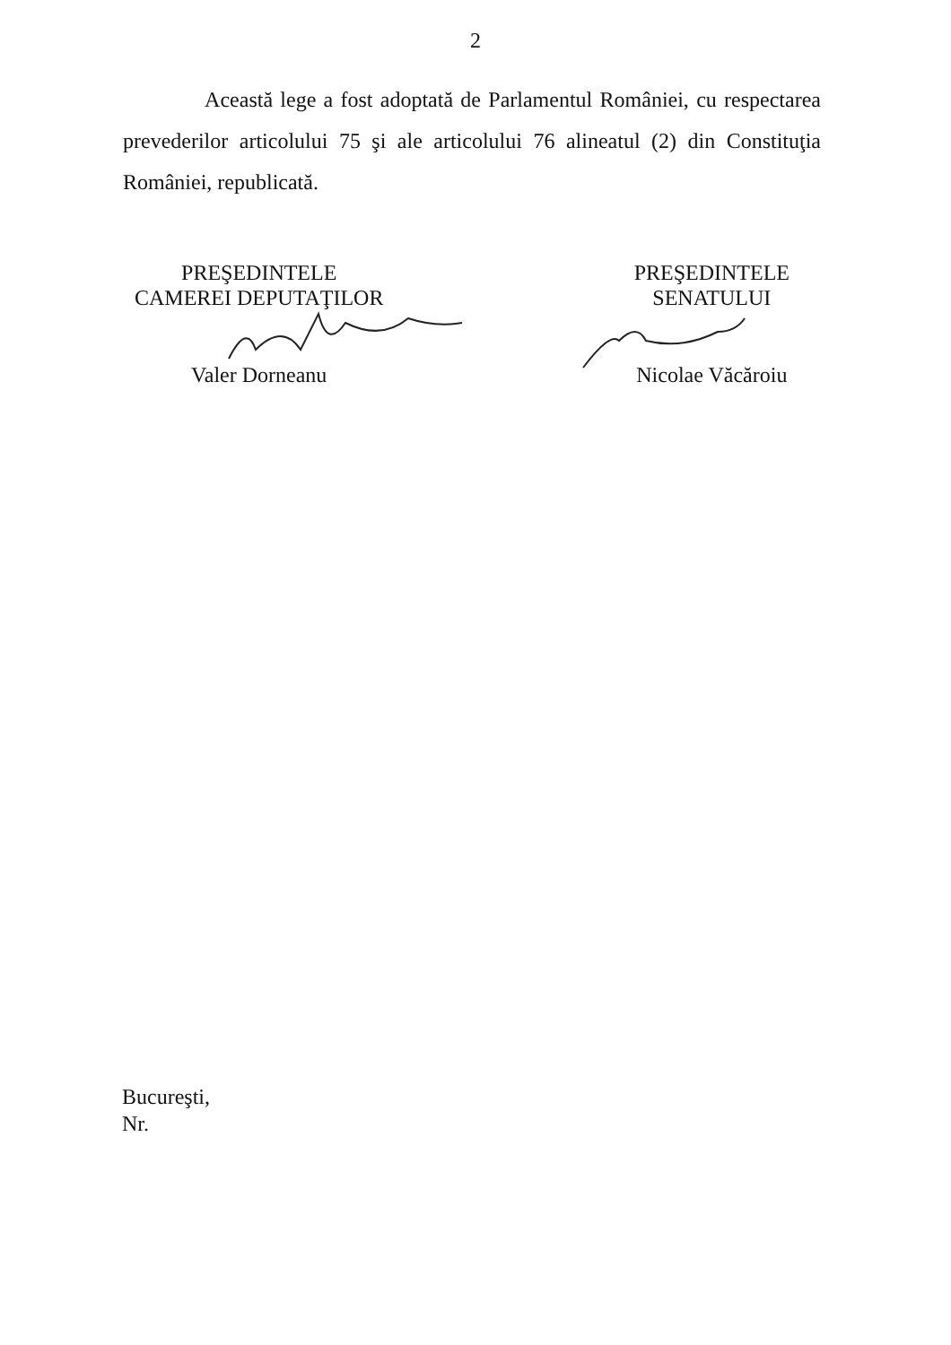2
Această lege a fost adoptată de Parlamentul României, cu respectarea prevederilor articolului 75 şi ale articolului 76 alineatul (2) din Constituţia României, republicată.
PREŞEDINTELE
CAMEREI DEPUTAŢILOR
Valer Dorneanu
PREŞEDINTELE
SENATULUI
Nicolae Văcăroiu
Bucureşti,
Nr.